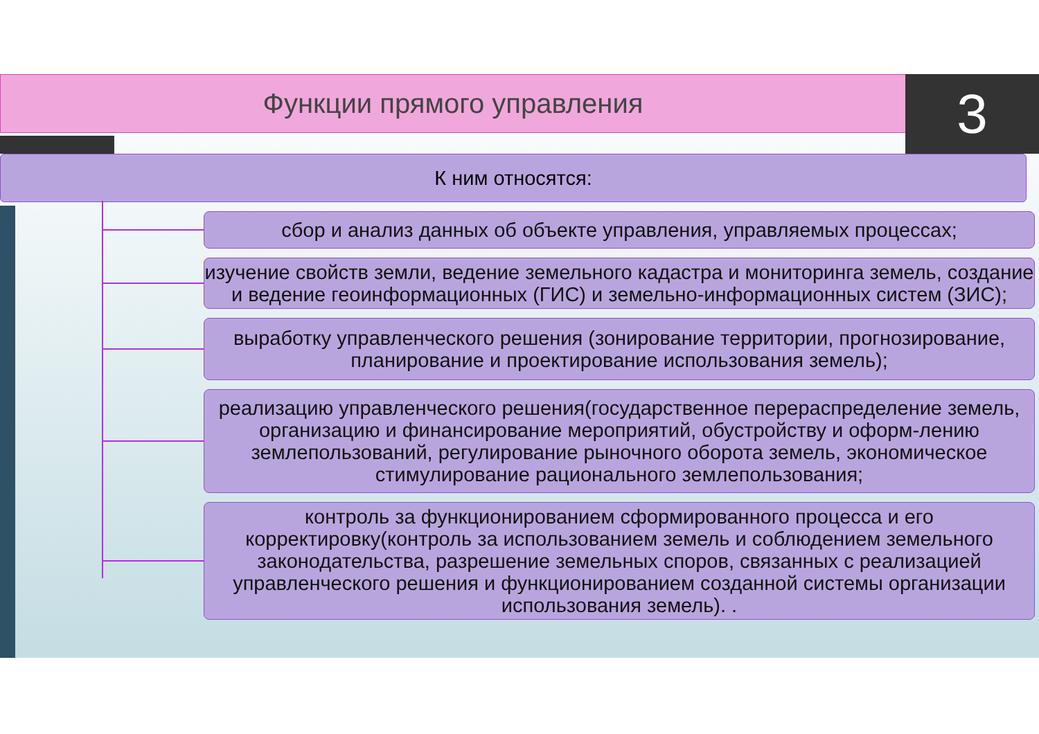Функции прямого управления 3
К ним относятся:
сбор и анализ данных об объекте управления, управляемых процессах;
изучение свойств земли, ведение земельного кадастра и мониторинга земель, создание и ведение геоинформационных (ГИС) и земельно-информационных систем (ЗИС);
выработку управленческого решения (зонирование территории, прогнозирование, планирование и проектирование использования земель);
реализацию управленческого решения(государственное перераспределение земель, организацию и финансирование мероприятий, обустройству и оформ-лению землепользований, регулирование рыночного оборота земель, экономическое стимулирование рационального землепользования;
контроль за функционированием сформированного процесса и его корректировку(контроль за использованием земель и соблюдением земельного законодательства, разрешение земельных споров, связанных с реализацией управленческого решения и функционированием созданной системы организации использования земель). .